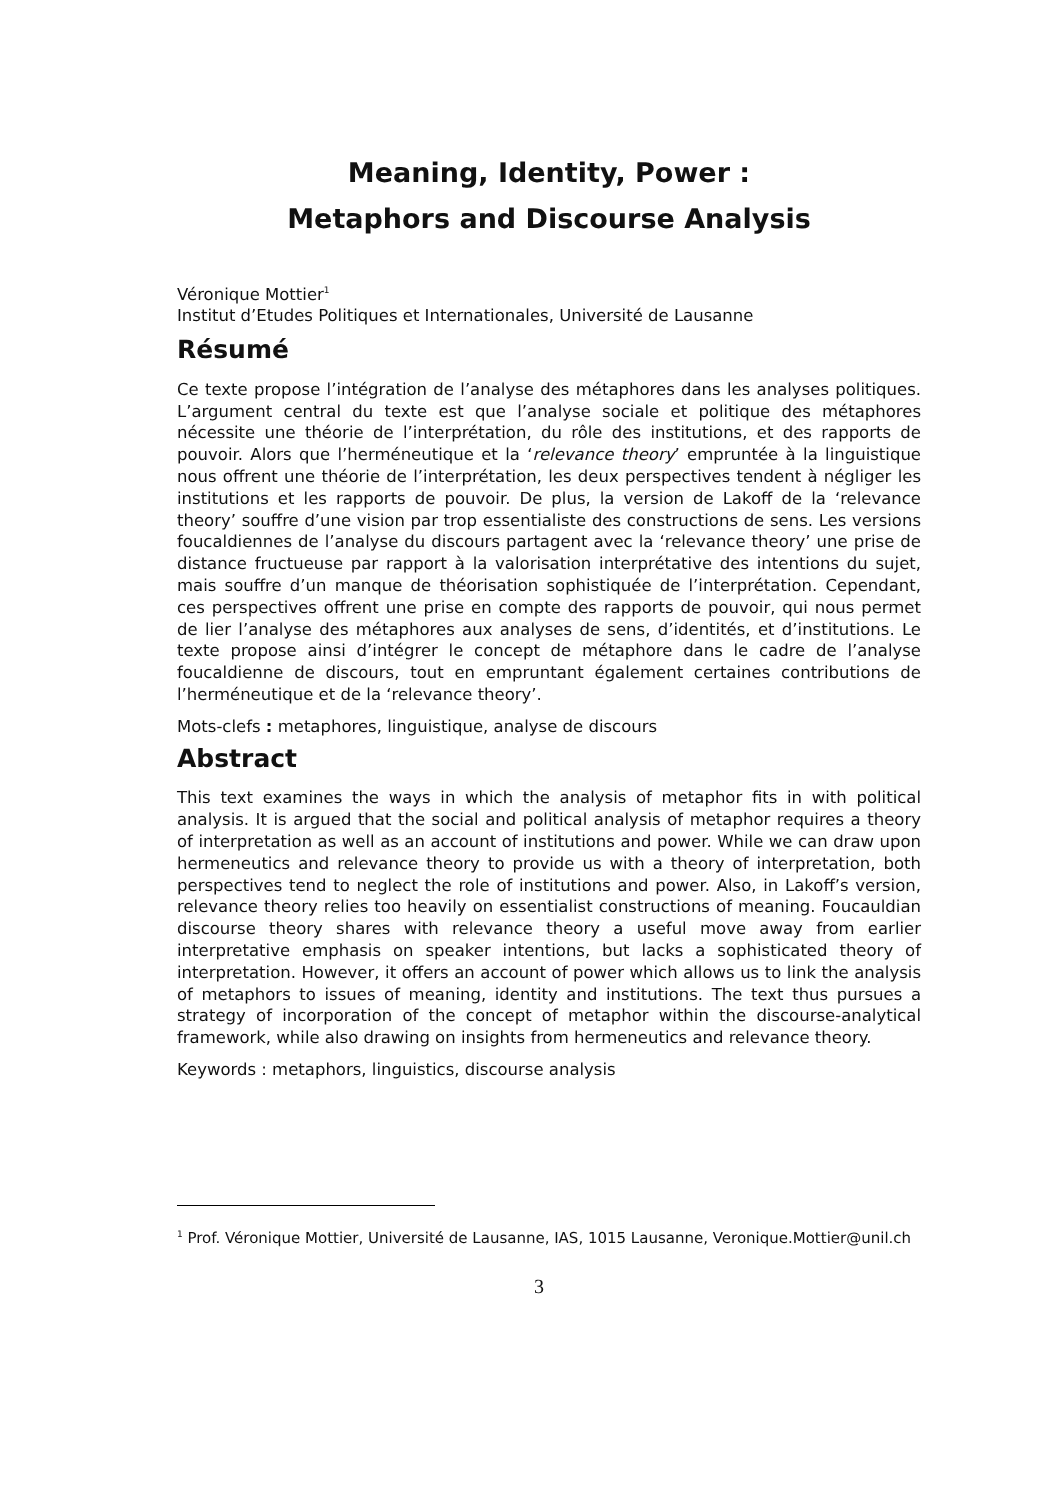Meaning, Identity, Power :
Metaphors and Discourse Analysis
Véronique Mottier<sup>1</sup>
Institut d’Etudes Politiques et Internationales, Université de Lausanne
Résumé
Ce texte propose l’intégration de l’analyse des métaphores dans les analyses politiques. L’argument central du texte est que l’analyse sociale et politique des métaphores nécessite une théorie de l’interprétation, du rôle des institutions, et des rapports de pouvoir. Alors que l’herméneutique et la ‘relevance theory’ empruntée à la linguistique nous offrent une théorie de l’interprétation, les deux perspectives tendent à négliger les institutions et les rapports de pouvoir. De plus, la version de Lakoff de la ‘relevance theory’ souffre d’une vision par trop essentialiste des constructions de sens. Les versions foucaldiennes de l’analyse du discours partagent avec la ‘relevance theory’ une prise de distance fructueuse par rapport à la valorisation interprétative des intentions du sujet, mais souffre d’un manque de théorisation sophistiquée de l’interprétation. Cependant, ces perspectives offrent une prise en compte des rapports de pouvoir, qui nous permet de lier l’analyse des métaphores aux analyses de sens, d’identités, et d’institutions. Le texte propose ainsi d’intégrer le concept de métaphore dans le cadre de l’analyse foucaldienne de discours, tout en empruntant également certaines contributions de l’herméneutique et de la ‘relevance theory’.
Mots-clefs : metaphores, linguistique, analyse de discours
Abstract
This text examines the ways in which the analysis of metaphor fits in with political analysis. It is argued that the social and political analysis of metaphor requires a theory of interpretation as well as an account of institutions and power. While we can draw upon hermeneutics and relevance theory to provide us with a theory of interpretation, both perspectives tend to neglect the role of institutions and power. Also, in Lakoff’s version, relevance theory relies too heavily on essentialist constructions of meaning. Foucauldian discourse theory shares with relevance theory a useful move away from earlier interpretative emphasis on speaker intentions, but lacks a sophisticated theory of interpretation. However, it offers an account of power which allows us to link the analysis of metaphors to issues of meaning, identity and institutions. The text thus pursues a strategy of incorporation of the concept of metaphor within the discourse-analytical framework, while also drawing on insights from hermeneutics and relevance theory.
Keywords : metaphors, linguistics, discourse analysis
<sup>1</sup> Prof. Véronique Mottier, Université de Lausanne, IAS, 1015 Lausanne, Veronique.Mottier@unil.ch
3